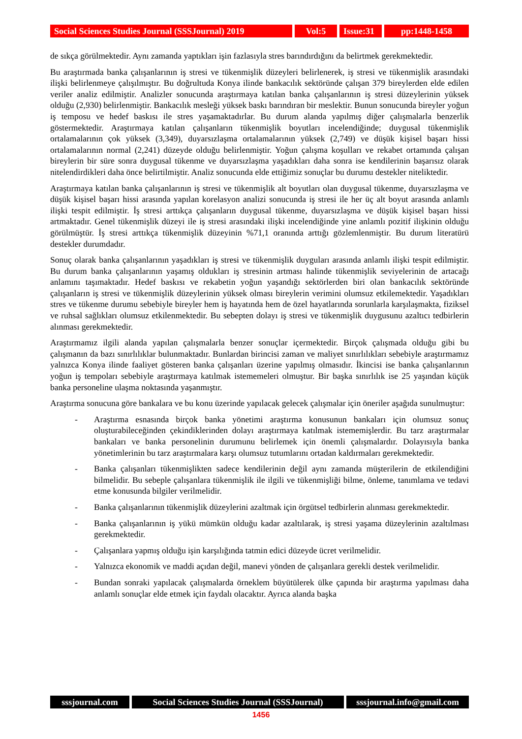Social Sciences Studies Journal (SSSJournal) 2019
Vol:5 Issue:31
pp:1448-1458
de sıkça görülmektedir. Aynı zamanda yaptıkları işin fazlasıyla stres barındırdığını da belirtmek gerekmektedir.
Bu araştırmada banka çalışanlarının iş stresi ve tükenmişlik düzeyleri belirlenerek, iş stresi ve tükenmişlik arasındaki ilişki belirlenmeye çalışılmıştır. Bu doğrultuda Konya ilinde bankacılık sektöründe çalışan 379 bireylerden elde edilen veriler analiz edilmiştir. Analizler sonucunda araştırmaya katılan banka çalışanlarının iş stresi düzeylerinin yüksek olduğu (2,930) belirlenmiştir. Bankacılık mesleği yüksek baskı barındıran bir meslektir. Bunun sonucunda bireyler yoğun iş temposu ve hedef baskısı ile stres yaşamaktadırlar. Bu durum alanda yapılmış diğer çalışmalarla benzerlik göstermektedir. Araştırmaya katılan çalışanların tükenmişlik boyutları incelendiğinde; duygusal tükenmişlik ortalamalarının çok yüksek (3,349), duyarsızlaşma ortalamalarının yüksek (2,749) ve düşük kişisel başarı hissi ortalamalarının normal (2,241) düzeyde olduğu belirlenmiştir. Yoğun çalışma koşulları ve rekabet ortamında çalışan bireylerin bir süre sonra duygusal tükenme ve duyarsızlaşma yaşadıkları daha sonra ise kendilerinin başarısız olarak nitelendirdikleri daha önce belirtilmiştir. Analiz sonucunda elde ettiğimiz sonuçlar bu durumu destekler niteliktedir.
Araştırmaya katılan banka çalışanlarının iş stresi ve tükenmişlik alt boyutları olan duygusal tükenme, duyarsızlaşma ve düşük kişisel başarı hissi arasında yapılan korelasyon analizi sonucunda iş stresi ile her üç alt boyut arasında anlamlı ilişki tespit edilmiştir. İş stresi arttıkça çalışanların duygusal tükenme, duyarsızlaşma ve düşük kişisel başarı hissi artmaktadır. Genel tükenmişlik düzeyi ile iş stresi arasındaki ilişki incelendiğinde yine anlamlı pozitif ilişkinin olduğu görülmüştür. İş stresi arttıkça tükenmişlik düzeyinin %71,1 oranında arttığı gözlemlenmiştir. Bu durum literatürü destekler durumdadır.
Sonuç olarak banka çalışanlarının yaşadıkları iş stresi ve tükenmişlik duyguları arasında anlamlı ilişki tespit edilmiştir. Bu durum banka çalışanlarının yaşamış oldukları iş stresinin artması halinde tükenmişlik seviyelerinin de artacağı anlamını taşımaktadır. Hedef baskısı ve rekabetin yoğun yaşandığı sektörlerden biri olan bankacılık sektöründe çalışanların iş stresi ve tükenmişlik düzeylerinin yüksek olması bireylerin verimini olumsuz etkilemektedir. Yaşadıkları stres ve tükenme durumu sebebiyle bireyler hem iş hayatında hem de özel hayatlarında sorunlarla karşılaşmakta, fiziksel ve ruhsal sağlıkları olumsuz etkilenmektedir. Bu sebepten dolayı iş stresi ve tükenmişlik duygusunu azaltıcı tedbirlerin alınması gerekmektedir.
Araştırmamız ilgili alanda yapılan çalışmalarla benzer sonuçlar içermektedir. Birçok çalışmada olduğu gibi bu çalışmanın da bazı sınırlılıklar bulunmaktadır. Bunlardan birincisi zaman ve maliyet sınırlılıkları sebebiyle araştırmamız yalnızca Konya ilinde faaliyet gösteren banka çalışanları üzerine yapılmış olmasıdır. İkincisi ise banka çalışanlarının yoğun iş tempoları sebebiyle araştırmaya katılmak istememeleri olmuştur. Bir başka sınırlılık ise 25 yaşından küçük banka personeline ulaşma noktasında yaşanmıştır.
Araştırma sonucuna göre bankalara ve bu konu üzerinde yapılacak gelecek çalışmalar için öneriler aşağıda sunulmuştur:
- Araştırma esnasında birçok banka yönetimi araştırma konusunun bankaları için olumsuz sonuç oluşturabileceğinden çekindiklerinden dolayı araştırmaya katılmak istememişlerdir. Bu tarz araştırmalar bankaları ve banka personelinin durumunu belirlemek için önemli çalışmalardır. Dolayısıyla banka yönetimlerinin bu tarz araştırmalara karşı olumsuz tutumlarını ortadan kaldırmaları gerekmektedir.
- Banka çalışanları tükenmişlikten sadece kendilerinin değil aynı zamanda müşterilerin de etkilendiğini bilmelidir. Bu sebeple çalışanlara tükenmişlik ile ilgili ve tükenmişliği bilme, önleme, tanımlama ve tedavi etme konusunda bilgiler verilmelidir.
- Banka çalışanlarının tükenmişlik düzeylerini azaltmak için örgütsel tedbirlerin alınması gerekmektedir.
- Banka çalışanlarının iş yükü mümkün olduğu kadar azaltılarak, iş stresi yaşama düzeylerinin azaltılması gerekmektedir.
- Çalışanlara yapmış olduğu işin karşılığında tatmin edici düzeyde ücret verilmelidir.
- Yalnızca ekonomik ve maddi açıdan değil, manevi yönden de çalışanlara gerekli destek verilmelidir.
- Bundan sonraki yapılacak çalışmalarda örneklem büyütülerek ülke çapında bir araştırma yapılması daha anlamlı sonuçlar elde etmek için faydalı olacaktır. Ayrıca alanda başka
sssjournal.com Social Sciences Studies Journal (SSSJournal)
sssjournal.info@gmail.com
1456